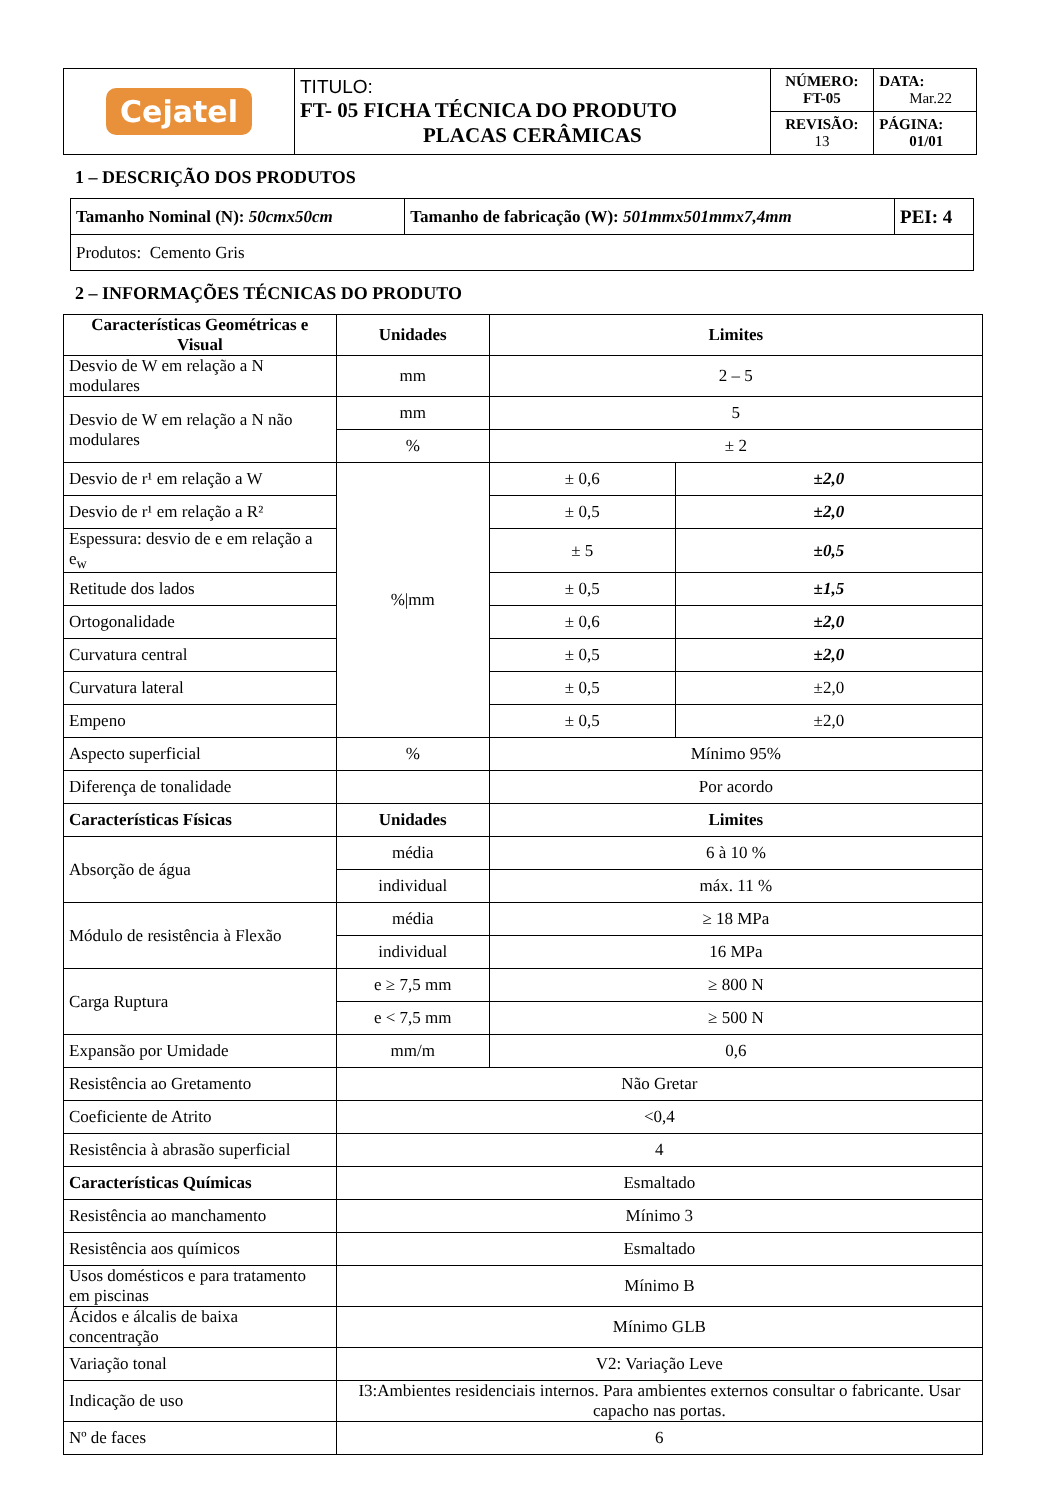| Cejatel | TITULO: FT- 05 FICHA TÉCNICA DO PRODUTO PLACAS CERÂMICAS | NÚMERO: FT-05 | DATA: Mar.22 |
| | | REVISÃO: 13 | PÁGINA: 01/01 |
1 – DESCRIÇÃO DOS PRODUTOS
| Tamanho Nominal (N): 50cmx50cm | Tamanho de fabricação (W): 501mmx501mmx7,4mm | PEI: 4 |
| Produtos: Cemento Gris | | |
2 – INFORMAÇÕES TÉCNICAS DO PRODUTO
| Características Geométricas e Visual | Unidades | Limites | |
| --- | --- | --- | --- |
| Desvio de W em relação a N modulares | mm | 2 – 5 | |
| Desvio de W em relação a N não modulares | mm | 5 | |
| | % | ± 2 | |
| Desvio de r¹ em relação a W | %/mm | ± 0,6 | ±2,0 |
| Desvio de r¹ em relação a R² | | ± 0,5 | ±2,0 |
| Espessura: desvio de e em relação a e<sub>w</sub> | | ± 5 | ±0,5 |
| Retitude dos lados | | ± 0,5 | ±1,5 |
| Ortogonalidade | | ± 0,6 | ±2,0 |
| Curvatura central | | ± 0,5 | ±2,0 |
| Curvatura lateral | | ± 0,5 | ±2,0 |
| Empeno | | ± 0,5 | ±2,0 |
| Aspecto superficial | % | Mínimo 95% | |
| Diferença de tonalidade | | Por acordo | |
| Características Físicas | Unidades | Limites | |
| Absorção de água | média | 6 à 10 % | |
| | individual | máx. 11 % | |
| Módulo de resistência à Flexão | média | ≥ 18 MPa | |
| | individual | 16 MPa | |
| Carga Ruptura | e ≥ 7,5 mm | ≥ 800 N | |
| | e < 7,5 mm | ≥ 500 N | |
| Expansão por Umidade | mm/m | 0,6 | |
| Resistência ao Gretamento | Não Gretar | | |
| Coeficiente de Atrito | <0,4 | | |
| Resistência à abrasão superficial | 4 | | |
| Características Químicas | Esmaltado | | |
| Resistência ao manchamento | Mínimo 3 | | |
| Resistência aos químicos | Esmaltado | | |
| Usos domésticos e para tratamento em piscinas | Mínimo B | | |
| Ácidos e álcalis de baixa concentração | Mínimo GLB | | |
| Variação tonal | V2: Variação Leve | | |
| Indicação de uso | I3:Ambientes residenciais internos. Para ambientes externos consultar o fabricante. Usar capacho nas portas. | | |
| Nº de faces | 6 | | |